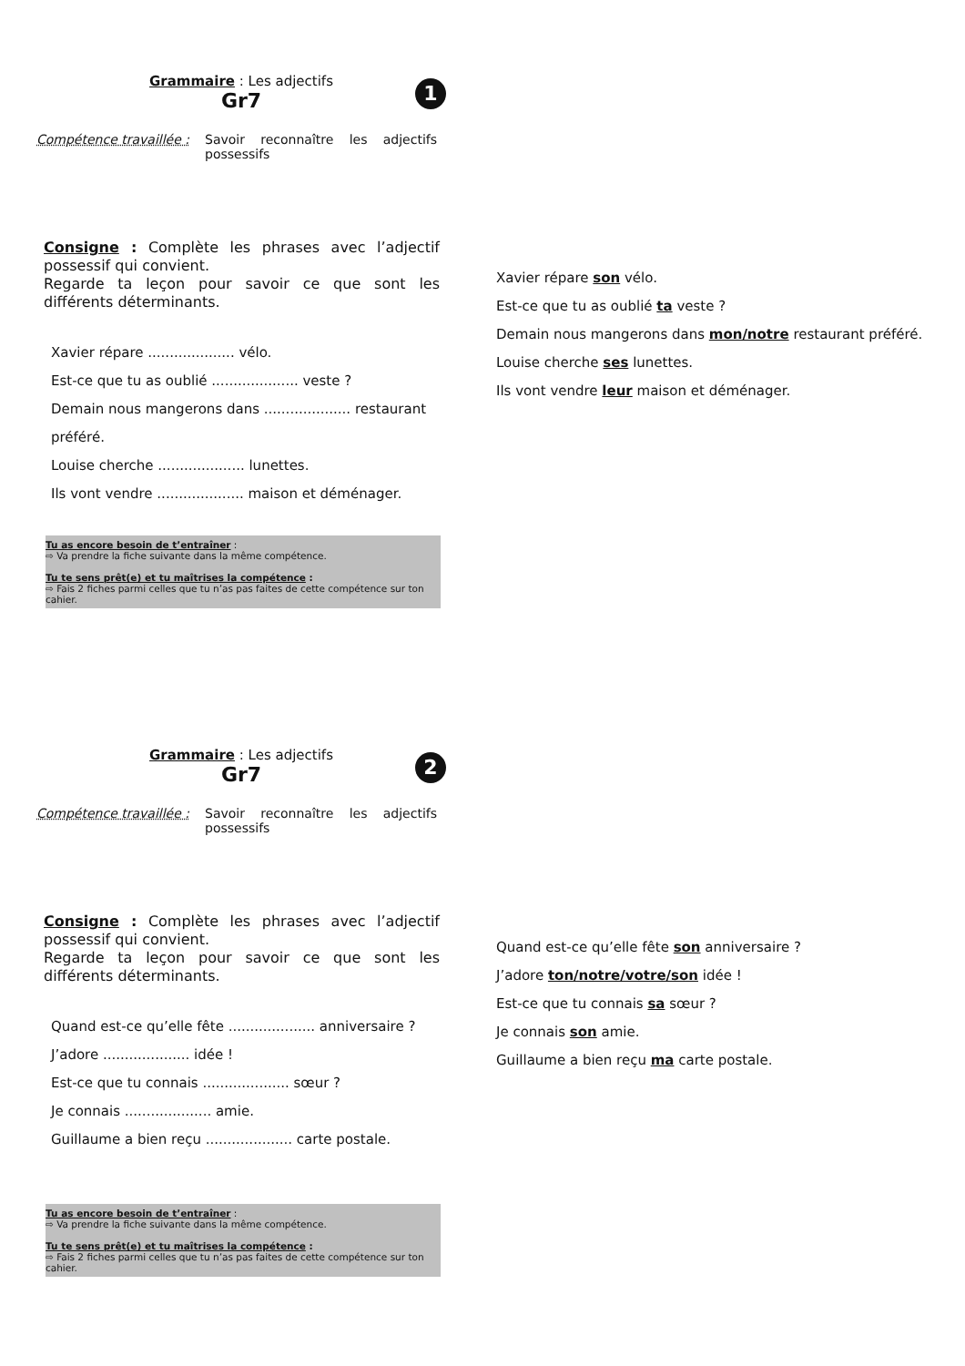Grammaire : Les adjectifs
Gr7
1
Compétence travaillée :
Savoir reconnaître les adjectifs possessifs
Consigne : Complète les phrases avec l’adjectif possessif qui convient.
Regarde ta leçon pour savoir ce que sont les différents déterminants.
Xavier répare .................... vélo.
Est-ce que tu as oublié .................... veste ?
Demain nous mangerons dans .................... restaurant préféré.
Louise cherche .................... lunettes.
Ils vont vendre .................... maison et déménager.
Tu as encore besoin de t’entraîner :
⇨ Va prendre la fiche suivante dans la même compétence.
Tu te sens prêt(e) et tu maîtrises la compétence :
⇨ Fais 2 fiches parmi celles que tu n’as pas faites de cette compétence sur ton cahier.
Xavier répare son vélo.
Est-ce que tu as oublié ta veste ?
Demain nous mangerons dans mon/notre restaurant préféré.
Louise cherche ses lunettes.
Ils vont vendre leur maison et déménager.
Grammaire : Les adjectifs
Gr7
2
Compétence travaillée :
Savoir reconnaître les adjectifs possessifs
Consigne : Complète les phrases avec l’adjectif possessif qui convient.
Regarde ta leçon pour savoir ce que sont les différents déterminants.
Quand est-ce qu’elle fête .................... anniversaire ?
J’adore .................... idée !
Est-ce que tu connais .................... sœur ?
Je connais .................... amie.
Guillaume a bien reçu .................... carte postale.
Tu as encore besoin de t’entraîner :
⇨ Va prendre la fiche suivante dans la même compétence.
Tu te sens prêt(e) et tu maîtrises la compétence :
⇨ Fais 2 fiches parmi celles que tu n’as pas faites de cette compétence sur ton cahier.
Quand est-ce qu’elle fête son anniversaire ?
J’adore ton/notre/votre/son idée !
Est-ce que tu connais sa sœur ?
Je connais son amie.
Guillaume a bien reçu ma carte postale.